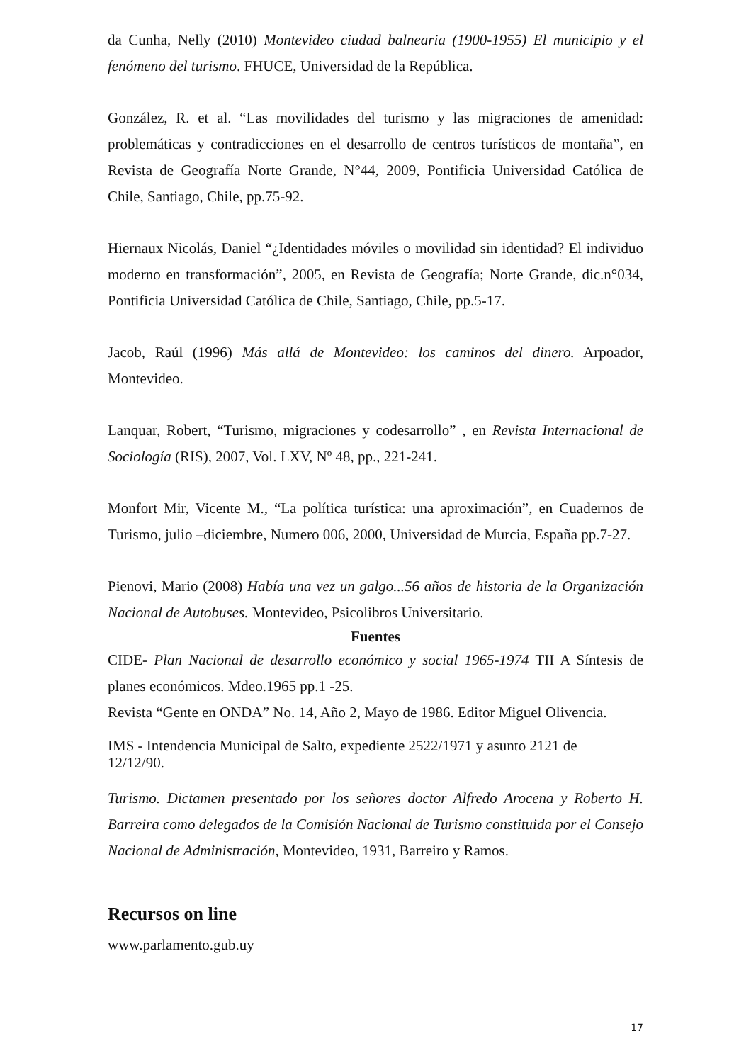da Cunha, Nelly (2010) Montevideo ciudad balnearia (1900-1955) El municipio y el fenómeno del turismo. FHUCE, Universidad de la República.
González, R. et al. “Las movilidades del turismo y las migraciones de amenidad: problemáticas y contradicciones en el desarrollo de centros turísticos de montaña”, en Revista de Geografía Norte Grande, N°44, 2009, Pontificia Universidad Católica de Chile, Santiago, Chile, pp.75-92.
Hiernaux Nicolás, Daniel “¿Identidades móviles o movilidad sin identidad? El individuo moderno en transformación”, 2005, en Revista de Geografía; Norte Grande, dic.n°034, Pontificia Universidad Católica de Chile, Santiago, Chile, pp.5-17.
Jacob, Raúl (1996) Más allá de Montevideo: los caminos del dinero. Arpoador, Montevideo.
Lanquar, Robert, “Turismo, migraciones y codesarrollo” , en Revista Internacional de Sociología (RIS), 2007, Vol. LXV, Nº 48, pp., 221-241.
Monfort Mir, Vicente M., “La política turística: una aproximación”, en Cuadernos de Turismo, julio –diciembre, Numero 006, 2000, Universidad de Murcia, España pp.7-27.
Pienovi, Mario (2008) Había una vez un galgo...56 años de historia de la Organización Nacional de Autobuses. Montevideo, Psicolibros Universitario.
Fuentes
CIDE- Plan Nacional de desarrollo económico y social 1965-1974 TII A Síntesis de planes económicos. Mdeo.1965 pp.1 -25.
Revista “Gente en ONDA” No. 14, Año 2, Mayo de 1986. Editor Miguel Olivencia.
IMS - Intendencia Municipal de Salto, expediente 2522/1971 y asunto 2121 de
12/12/90.
Turismo. Dictamen presentado por los señores doctor Alfredo Arocena y Roberto H. Barreira como delegados de la Comisión Nacional de Turismo constituida por el Consejo Nacional de Administración, Montevideo, 1931, Barreiro y Ramos.
Recursos on line
www.parlamento.gub.uy
17